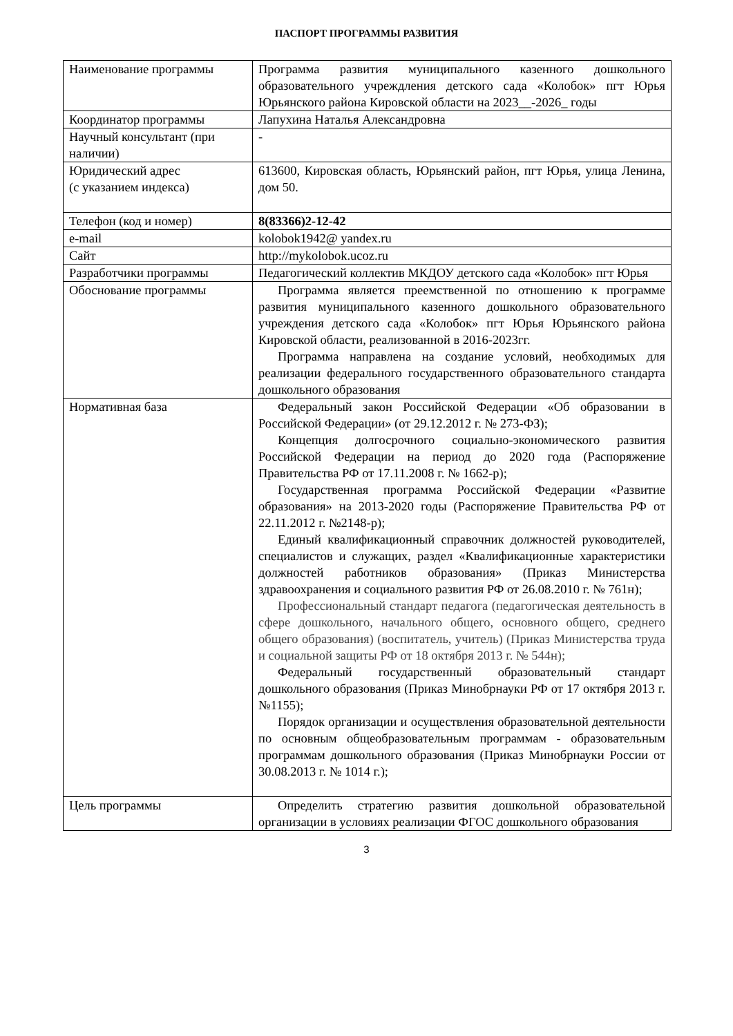ПАСПОРТ ПРОГРАММЫ РАЗВИТИЯ
| Наименование программы | Программа развития муниципального казенного дошкольного образовательного учреждления детского сада «Колобок» пгт Юрья Юрьянского района Кировской области на 2023__-2026_ годы |
| Координатор программы | Лапухина Наталья Александровна |
| Научный консультант (при наличии) | - |
| Юридический адрес (с указанием индекса) | 613600, Кировская область, Юрьянский район, пгт Юрья, улица Ленина, дом 50. |
| Телефон (код и номер) | 8(83366)2-12-42 |
| e-mail | kolobok1942@ yandex.ru |
| Сайт | http://mykolobok.ucoz.ru |
| Разработчики программы | Педагогический коллектив МКДОУ детского сада «Колобок» пгт Юрья |
| Обоснование программы | Программа является преемственной по отношению к программе развития муниципального казенного дошкольного образовательного учреждения детского сада «Колобок» пгт Юрья Юрьянского района Кировской области, реализованной в 2016-2023гг. Программа направлена на создание условий, необходимых для реализации федерального государственного образовательного стандарта дошкольного образования |
| Нормативная база | Федеральный закон Российской Федерации «Об образовании в Российской Федерации» (от 29.12.2012 г. № 273-ФЗ); Концепция долгосрочного социально-экономического развития Российской Федерации на период до 2020 года (Распоряжение Правительства РФ от 17.11.2008 г. № 1662-р); Государственная программа Российской Федерации «Развитие образования» на 2013-2020 годы (Распоряжение Правительства РФ от 22.11.2012 г. №2148-р); Единый квалификационный справочник должностей руководителей, специалистов и служащих, раздел «Квалификационные характеристики должностей работников образования» (Приказ Министерства здравоохранения и социального развития РФ от 26.08.2010 г. № 761н); Профессиональный стандарт педагога (педагогическая деятельность в сфере дошкольного, начального общего, основного общего, среднего общего образования) (воспитатель, учитель) (Приказ Министерства труда и социальной защиты РФ от 18 октября 2013 г. № 544н); Федеральный государственный образовательный стандарт дошкольного образования (Приказ Минобрнауки РФ от 17 октября 2013 г. №1155); Порядок организации и осуществления образовательной деятельности по основным общеобразовательным программам - образовательным программам дошкольного образования (Приказ Минобрнауки России от 30.08.2013 г. № 1014 г.); |
| Цель программы | Определить стратегию развития дошкольной образовательной организации в условиях реализации ФГОС дошкольного образования |
3